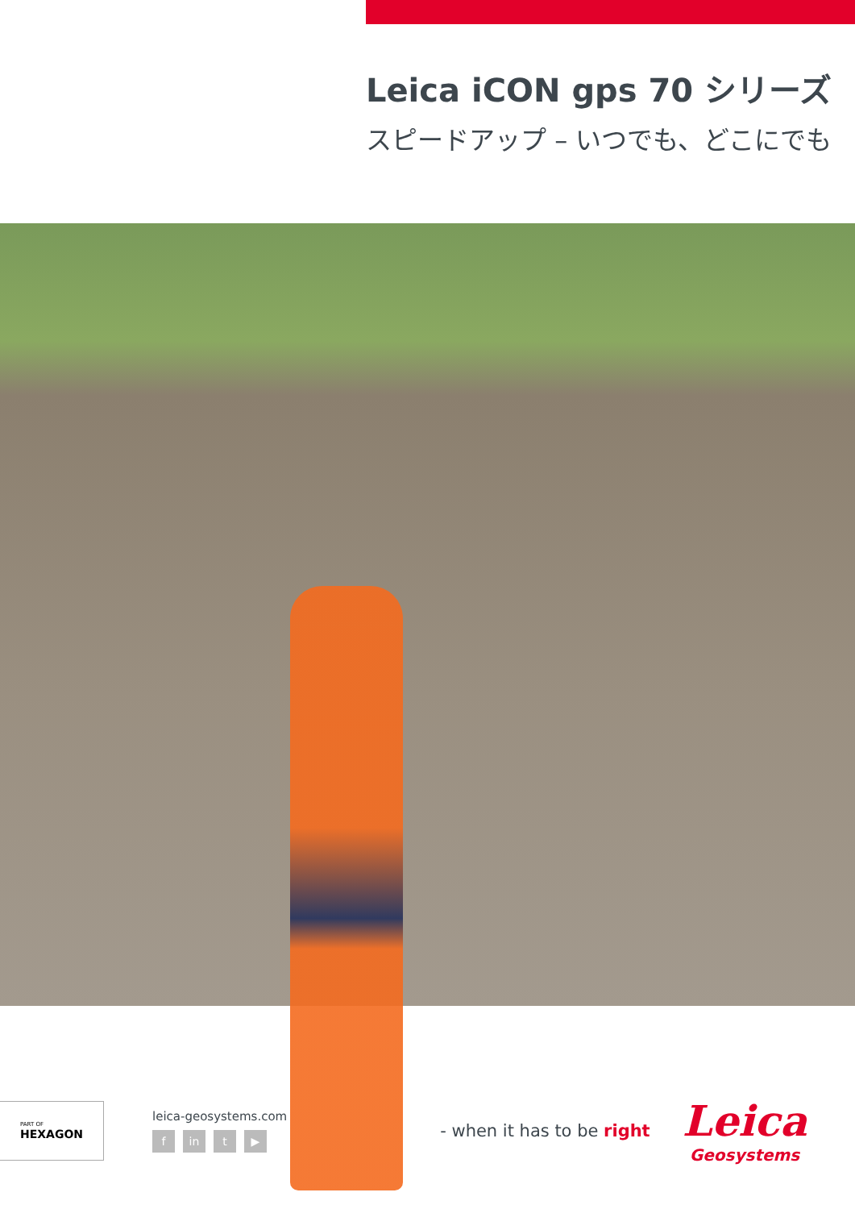Leica iCON gps 70 シリーズ
スピードアップ – いつでも、どこにでも
PART OF
HEXAGON
leica-geosystems.com
fin t ▶
- when it has to be right
Leica
Geosystems